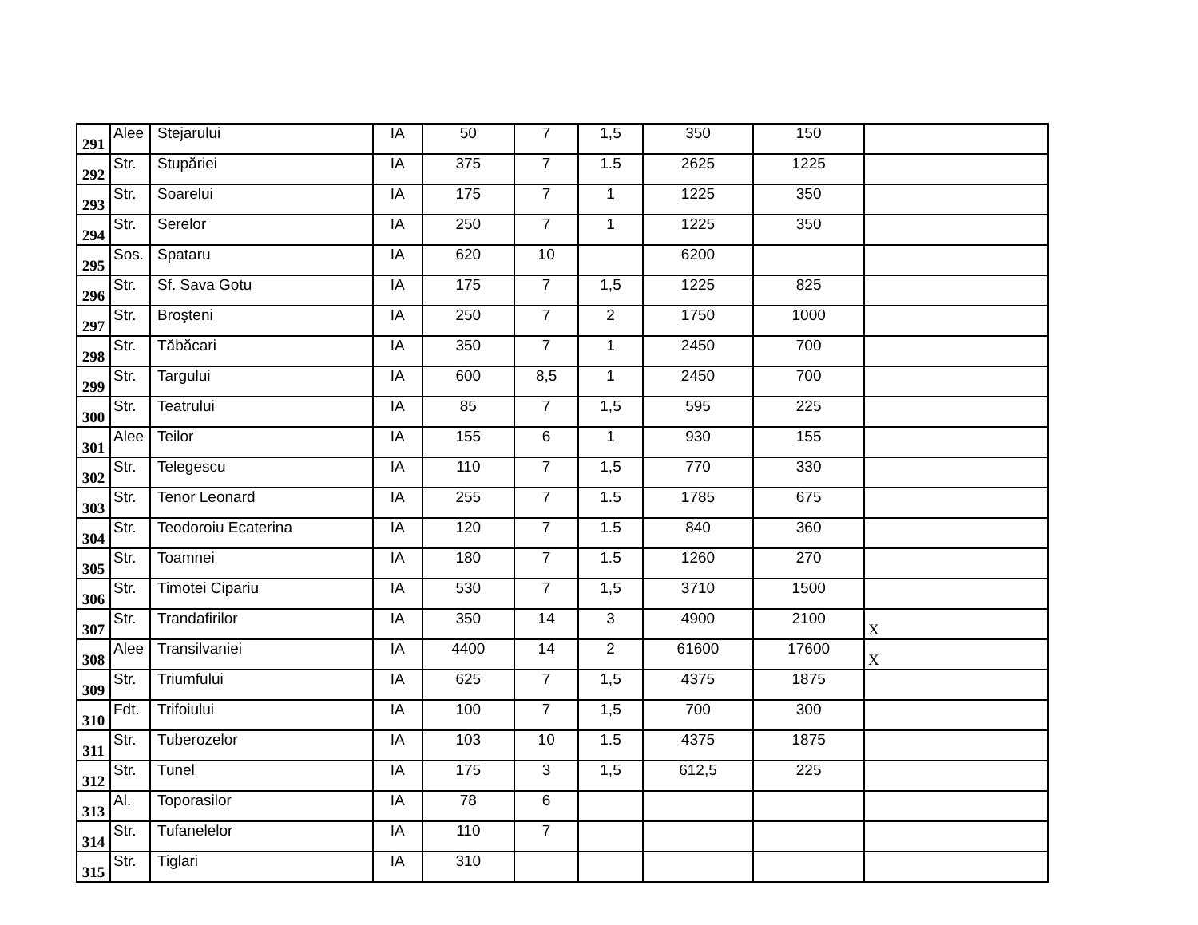| 291 | Alee | Stejarului | IA | 50 | 7 | 1,5 | 350 | 150 | |
| 292 | Str. | Stupăriei | IA | 375 | 7 | 1.5 | 2625 | 1225 | |
| 293 | Str. | Soarelui | IA | 175 | 7 | 1 | 1225 | 350 | |
| 294 | Str. | Serelor | IA | 250 | 7 | 1 | 1225 | 350 | |
| 295 | Sos. | Spataru | IA | 620 | 10 | | 6200 | | |
| 296 | Str. | Sf. Sava Gotu | IA | 175 | 7 | 1,5 | 1225 | 825 | |
| 297 | Str. | Broşteni | IA | 250 | 7 | 2 | 1750 | 1000 | |
| 298 | Str. | Tăbăcari | IA | 350 | 7 | 1 | 2450 | 700 | |
| 299 | Str. | Targului | IA | 600 | 8,5 | 1 | 2450 | 700 | |
| 300 | Str. | Teatrului | IA | 85 | 7 | 1,5 | 595 | 225 | |
| 301 | Alee | Teilor | IA | 155 | 6 | 1 | 930 | 155 | |
| 302 | Str. | Telegescu | IA | 110 | 7 | 1,5 | 770 | 330 | |
| 303 | Str. | Tenor Leonard | IA | 255 | 7 | 1.5 | 1785 | 675 | |
| 304 | Str. | Teodoroiu Ecaterina | IA | 120 | 7 | 1.5 | 840 | 360 | |
| 305 | Str. | Toamnei | IA | 180 | 7 | 1.5 | 1260 | 270 | |
| 306 | Str. | Timotei Cipariu | IA | 530 | 7 | 1,5 | 3710 | 1500 | |
| 307 | Str. | Trandafirilor | IA | 350 | 14 | 3 | 4900 | 2100 | X |
| 308 | Alee | Transilvaniei | IA | 4400 | 14 | 2 | 61600 | 17600 | X |
| 309 | Str. | Triumfului | IA | 625 | 7 | 1,5 | 4375 | 1875 | |
| 310 | Fdt. | Trifoiului | IA | 100 | 7 | 1,5 | 700 | 300 | |
| 311 | Str. | Tuberozelor | IA | 103 | 10 | 1.5 | 4375 | 1875 | |
| 312 | Str. | Tunel | IA | 175 | 3 | 1,5 | 612,5 | 225 | |
| 313 | Al. | Toporasilor | IA | 78 | 6 | | | | |
| 314 | Str. | Tufanelelor | IA | 110 | 7 | | | | |
| 315 | Str. | Tiglari | IA | 310 | | | | | |